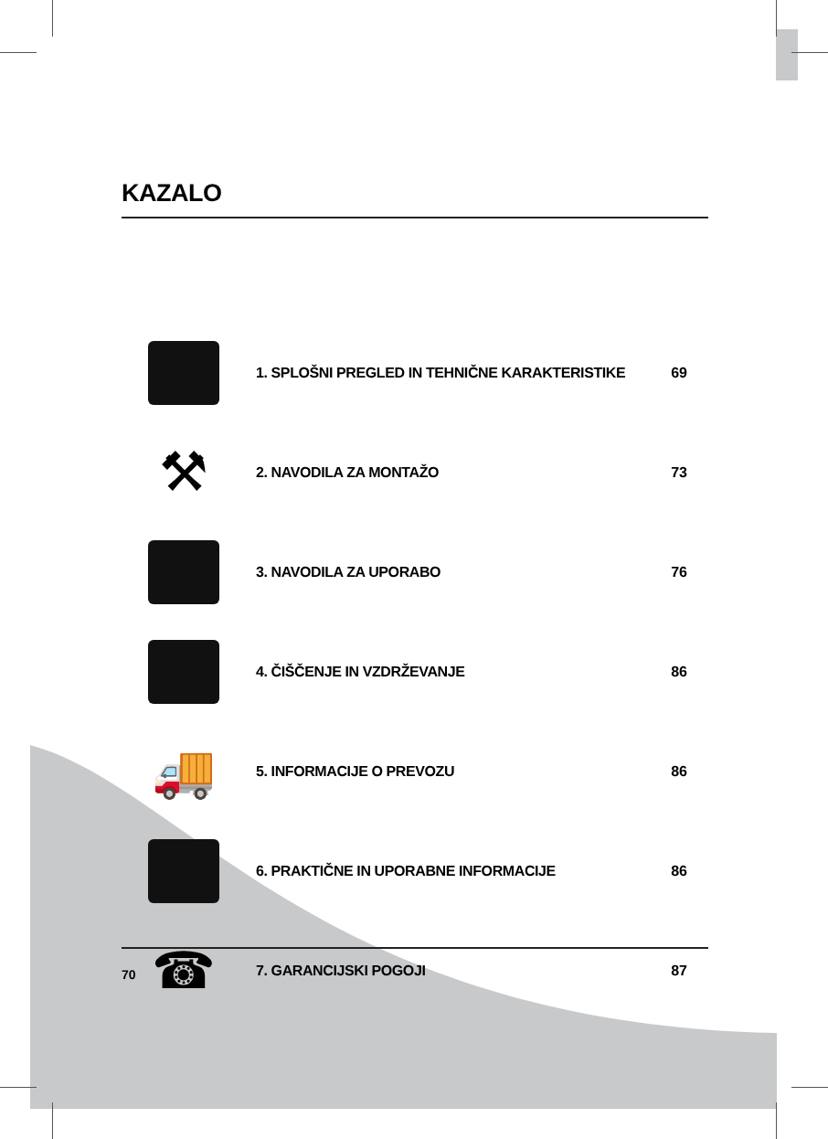KAZALO
1. SPLOŠNI PREGLED IN TEHNIČNE KARAKTERISTIKE
69
⚒
2. NAVODILA ZA MONTAŽO 73
3. NAVODILA ZA UPORABO 76
4. ČIŠČENJE IN VZDRŽEVANJE 86
🚚
5. INFORMACIJE O PREVOZU 86
6. PRAKTIČNE IN UPORABNE INFORMACIJE
86
☎
7. GARANCIJSKI POGOJI 87
70